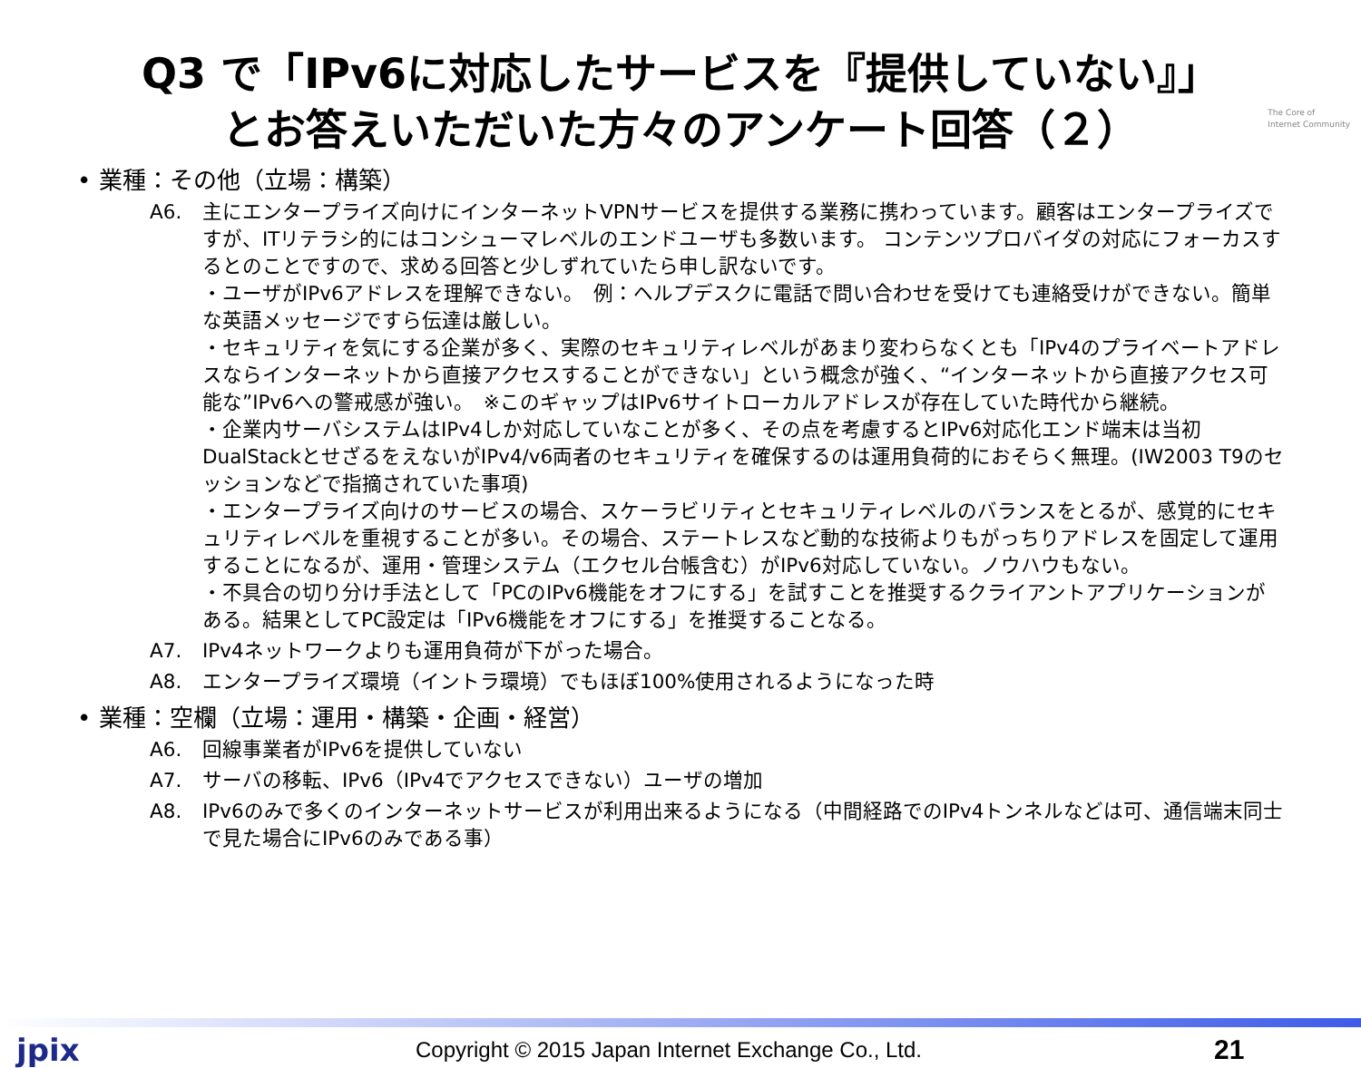The Core of
Internet Community
Q3 で「IPv6に対応したサービスを『提供していない』」
とお答えいただいた方々のアンケート回答（２）
• 業種：その他（立場：構築）
A6. 主にエンタープライズ向けにインターネットVPNサービスを提供する業務に携わっています。顧客はエンタープライズですが、ITリテラシ的にはコンシューマレベルのエンドユーザも多数います。 コンテンツプロバイダの対応にフォーカスするとのことですので、求める回答と少しずれていたら申し訳ないです。
・ユーザがIPv6アドレスを理解できない。　例：ヘルプデスクに電話で問い合わせを受けても連絡受けができない。簡単な英語メッセージですら伝達は厳しい。
・セキュリティを気にする企業が多く、実際のセキュリティレベルがあまり変わらなくとも「IPv4のプライベートアドレスならインターネットから直接アクセスすることができない」という概念が強く、“インターネットから直接アクセス可能な”IPv6への警戒感が強い。　※このギャップはIPv6サイトローカルアドレスが存在していた時代から継続。
・企業内サーバシステムはIPv4しか対応していなことが多く、その点を考慮するとIPv6対応化エンド端末は当初DualStackとせざるをえないがIPv4/v6両者のセキュリティを確保するのは運用負荷的におそらく無理。(IW2003 T9のセッションなどで指摘されていた事項)
・エンタープライズ向けのサービスの場合、スケーラビリティとセキュリティレベルのバランスをとるが、感覚的にセキュリティレベルを重視することが多い。その場合、ステートレスなど動的な技術よりもがっちりアドレスを固定して運用することになるが、運用・管理システム（エクセル台帳含む）がIPv6対応していない。ノウハウもない。
・不具合の切り分け手法として「PCのIPv6機能をオフにする」を試すことを推奨するクライアントアプリケーションがある。結果としてPC設定は「IPv6機能をオフにする」を推奨することなる。
A7. IPv4ネットワークよりも運用負荷が下がった場合。
A8. エンタープライズ環境（イントラ環境）でもほぼ100%使用されるようになった時
• 業種：空欄（立場：運用・構築・企画・経営）
A6. 回線事業者がIPv6を提供していない
A7. サーバの移転、IPv6（IPv4でアクセスできない）ユーザの増加
A8. IPv6のみで多くのインターネットサービスが利用出来るようになる（中間経路でのIPv4トンネルなどは可、通信端末同士で見た場合にIPv6のみである事）
jpix Copyright © 2015 Japan Internet Exchange Co., Ltd. 21